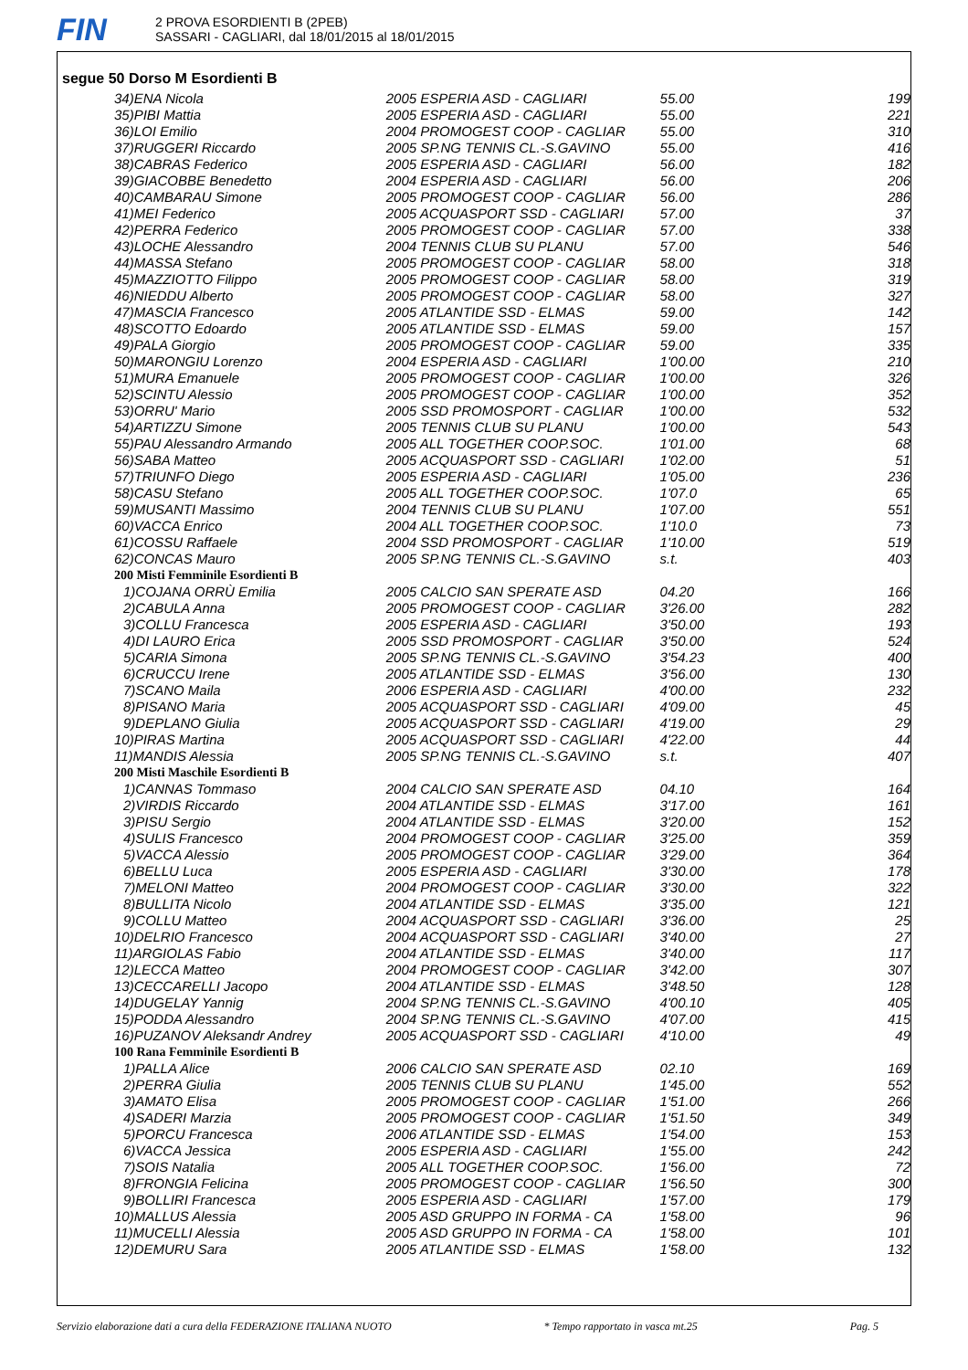FIN
2 PROVA ESORDIENTI B (2PEB)
SASSARI - CAGLIARI, dal 18/01/2015 al 18/01/2015
segue 50 Dorso M Esordienti B
| 34)ENA Nicola | 2005 ESPERIA ASD - CAGLIARI | 55.00 | 199 |
| 35)PIBI Mattia | 2005 ESPERIA ASD - CAGLIARI | 55.00 | 221 |
| 36)LOI Emilio | 2004 PROMOGEST COOP - CAGLIAR | 55.00 | 310 |
| 37)RUGGERI Riccardo | 2005 SP.NG TENNIS CL.-S.GAVINO | 55.00 | 416 |
| 38)CABRAS Federico | 2005 ESPERIA ASD - CAGLIARI | 56.00 | 182 |
| 39)GIACOBBE Benedetto | 2004 ESPERIA ASD - CAGLIARI | 56.00 | 206 |
| 40)CAMBARAU Simone | 2005 PROMOGEST COOP - CAGLIAR | 56.00 | 286 |
| 41)MEI Federico | 2005 ACQUASPORT SSD - CAGLIARI | 57.00 | 37 |
| 42)PERRA Federico | 2005 PROMOGEST COOP - CAGLIAR | 57.00 | 338 |
| 43)LOCHE Alessandro | 2004 TENNIS CLUB SU PLANU | 57.00 | 546 |
| 44)MASSA Stefano | 2005 PROMOGEST COOP - CAGLIAR | 58.00 | 318 |
| 45)MAZZIOTTO Filippo | 2005 PROMOGEST COOP - CAGLIAR | 58.00 | 319 |
| 46)NIEDDU Alberto | 2005 PROMOGEST COOP - CAGLIAR | 58.00 | 327 |
| 47)MASCIA Francesco | 2005 ATLANTIDE SSD - ELMAS | 59.00 | 142 |
| 48)SCOTTO Edoardo | 2005 ATLANTIDE SSD - ELMAS | 59.00 | 157 |
| 49)PALA Giorgio | 2005 PROMOGEST COOP - CAGLIAR | 59.00 | 335 |
| 50)MARONGIU Lorenzo | 2004 ESPERIA ASD - CAGLIARI | 1'00.00 | 210 |
| 51)MURA Emanuele | 2005 PROMOGEST COOP - CAGLIAR | 1'00.00 | 326 |
| 52)SCINTU Alessio | 2005 PROMOGEST COOP - CAGLIAR | 1'00.00 | 352 |
| 53)ORRU' Mario | 2005 SSD PROMOSPORT - CAGLIAR | 1'00.00 | 532 |
| 54)ARTIZZU Simone | 2005 TENNIS CLUB SU PLANU | 1'00.00 | 543 |
| 55)PAU Alessandro Armando | 2005 ALL TOGETHER COOP.SOC. | 1'01.00 | 68 |
| 56)SABA Matteo | 2005 ACQUASPORT SSD - CAGLIARI | 1'02.00 | 51 |
| 57)TRIUNFO Diego | 2005 ESPERIA ASD - CAGLIARI | 1'05.00 | 236 |
| 58)CASU Stefano | 2005 ALL TOGETHER COOP.SOC. | 1'07.0 | 65 |
| 59)MUSANTI Massimo | 2004 TENNIS CLUB SU PLANU | 1'07.00 | 551 |
| 60)VACCA Enrico | 2004 ALL TOGETHER COOP.SOC. | 1'10.0 | 73 |
| 61)COSSU Raffaele | 2004 SSD PROMOSPORT - CAGLIAR | 1'10.00 | 519 |
| 62)CONCAS Mauro | 2005 SP.NG TENNIS CL.-S.GAVINO | s.t. | 403 |
| 200 Misti Femminile Esordienti B | | | |
| 1)COJANA ORRÙ Emilia | 2005 CALCIO SAN SPERATE ASD | 04.20 | 166 |
| 2)CABULA Anna | 2005 PROMOGEST COOP - CAGLIAR | 3'26.00 | 282 |
| 3)COLLU Francesca | 2005 ESPERIA ASD - CAGLIARI | 3'50.00 | 193 |
| 4)DI LAURO Erica | 2005 SSD PROMOSPORT - CAGLIAR | 3'50.00 | 524 |
| 5)CARIA Simona | 2005 SP.NG TENNIS CL.-S.GAVINO | 3'54.23 | 400 |
| 6)CRUCCU Irene | 2005 ATLANTIDE SSD - ELMAS | 3'56.00 | 130 |
| 7)SCANO Maila | 2006 ESPERIA ASD - CAGLIARI | 4'00.00 | 232 |
| 8)PISANO Maria | 2005 ACQUASPORT SSD - CAGLIARI | 4'09.00 | 45 |
| 9)DEPLANO Giulia | 2005 ACQUASPORT SSD - CAGLIARI | 4'19.00 | 29 |
| 10)PIRAS Martina | 2005 ACQUASPORT SSD - CAGLIARI | 4'22.00 | 44 |
| 11)MANDIS Alessia | 2005 SP.NG TENNIS CL.-S.GAVINO | s.t. | 407 |
| 200 Misti Maschile Esordienti B | | | |
| 1)CANNAS Tommaso | 2004 CALCIO SAN SPERATE ASD | 04.10 | 164 |
| 2)VIRDIS Riccardo | 2004 ATLANTIDE SSD - ELMAS | 3'17.00 | 161 |
| 3)PISU Sergio | 2004 ATLANTIDE SSD - ELMAS | 3'20.00 | 152 |
| 4)SULIS Francesco | 2004 PROMOGEST COOP - CAGLIAR | 3'25.00 | 359 |
| 5)VACCA Alessio | 2005 PROMOGEST COOP - CAGLIAR | 3'29.00 | 364 |
| 6)BELLU Luca | 2005 ESPERIA ASD - CAGLIARI | 3'30.00 | 178 |
| 7)MELONI Matteo | 2004 PROMOGEST COOP - CAGLIAR | 3'30.00 | 322 |
| 8)BULLITA Nicolo | 2004 ATLANTIDE SSD - ELMAS | 3'35.00 | 121 |
| 9)COLLU Matteo | 2004 ACQUASPORT SSD - CAGLIARI | 3'36.00 | 25 |
| 10)DELRIO Francesco | 2004 ACQUASPORT SSD - CAGLIARI | 3'40.00 | 27 |
| 11)ARGIOLAS Fabio | 2004 ATLANTIDE SSD - ELMAS | 3'40.00 | 117 |
| 12)LECCA Matteo | 2004 PROMOGEST COOP - CAGLIAR | 3'42.00 | 307 |
| 13)CECCARELLI Jacopo | 2004 ATLANTIDE SSD - ELMAS | 3'48.50 | 128 |
| 14)DUGELAY Yannig | 2004 SP.NG TENNIS CL.-S.GAVINO | 4'00.10 | 405 |
| 15)PODDA Alessandro | 2004 SP.NG TENNIS CL.-S.GAVINO | 4'07.00 | 415 |
| 16)PUZANOV Aleksandr Andrey | 2005 ACQUASPORT SSD - CAGLIARI | 4'10.00 | 49 |
| 100 Rana Femminile Esordienti B | | | |
| 1)PALLA Alice | 2006 CALCIO SAN SPERATE ASD | 02.10 | 169 |
| 2)PERRA Giulia | 2005 TENNIS CLUB SU PLANU | 1'45.00 | 552 |
| 3)AMATO Elisa | 2005 PROMOGEST COOP - CAGLIAR | 1'51.00 | 266 |
| 4)SADERI Marzia | 2005 PROMOGEST COOP - CAGLIAR | 1'51.50 | 349 |
| 5)PORCU Francesca | 2006 ATLANTIDE SSD - ELMAS | 1'54.00 | 153 |
| 6)VACCA Jessica | 2005 ESPERIA ASD - CAGLIARI | 1'55.00 | 242 |
| 7)SOIS Natalia | 2005 ALL TOGETHER COOP.SOC. | 1'56.00 | 72 |
| 8)FRONGIA Felicina | 2005 PROMOGEST COOP - CAGLIAR | 1'56.50 | 300 |
| 9)BOLLIRI Francesca | 2005 ESPERIA ASD - CAGLIARI | 1'57.00 | 179 |
| 10)MALLUS Alessia | 2005 ASD GRUPPO IN FORMA - CA | 1'58.00 | 96 |
| 11)MUCELLI Alessia | 2005 ASD GRUPPO IN FORMA - CA | 1'58.00 | 101 |
| 12)DEMURU Sara | 2005 ATLANTIDE SSD - ELMAS | 1'58.00 | 132 |
Servizio elaborazione dati a cura della FEDERAZIONE ITALIANA NUOTO * Tempo rapportato in vasca mt.25 Pag. 5